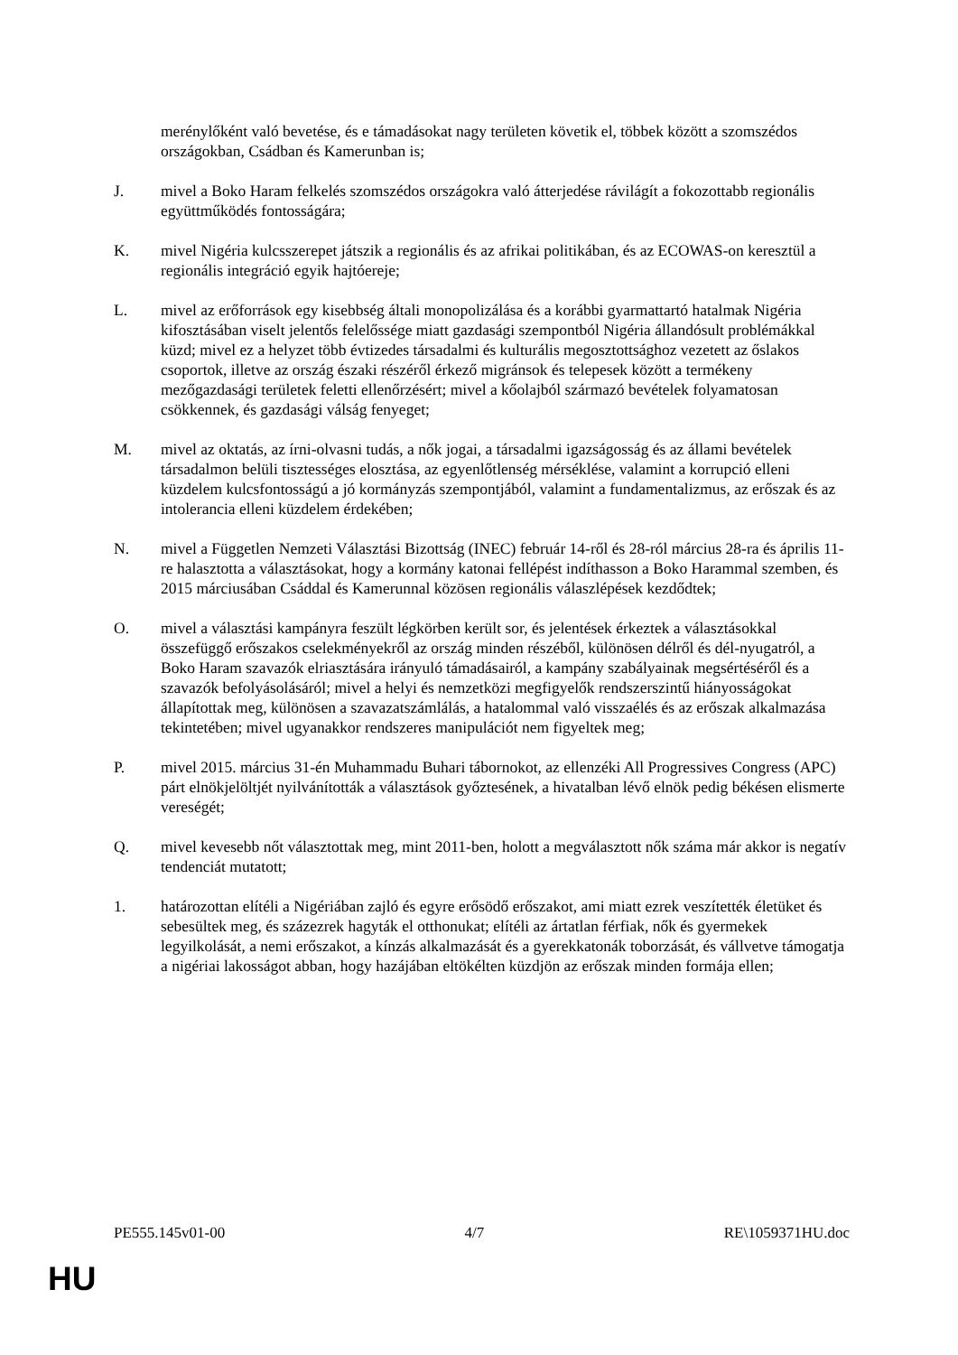merénylőként való bevetése, és e támadásokat nagy területen követik el, többek között a szomszédos országokban, Csádban és Kamerunban is;
J. mivel a Boko Haram felkelés szomszédos országokra való átterjedése rávilágít a fokozottabb regionális együttműködés fontosságára;
K. mivel Nigéria kulcsszerepet játszik a regionális és az afrikai politikában, és az ECOWAS-on keresztül a regionális integráció egyik hajtóereje;
L. mivel az erőforrások egy kisebbség általi monopolizálása és a korábbi gyarmattartó hatalmak Nigéria kifosztásában viselt jelentős felelőssége miatt gazdasági szempontból Nigéria állandósult problémákkal küzd; mivel ez a helyzet több évtizedes társadalmi és kulturális megosztottsághoz vezetett az őslakos csoportok, illetve az ország északi részéről érkező migránsok és telepesek között a termékeny mezőgazdasági területek feletti ellenőrzésért; mivel a kőolajból származó bevételek folyamatosan csökkennek, és gazdasági válság fenyeget;
M. mivel az oktatás, az írni-olvasni tudás, a nők jogai, a társadalmi igazságosság és az állami bevételek társadalmon belüli tisztességes elosztása, az egyenlőtlenség mérséklése, valamint a korrupció elleni küzdelem kulcsfontosságú a jó kormányzás szempontjából, valamint a fundamentalizmus, az erőszak és az intolerancia elleni küzdelem érdekében;
N. mivel a Független Nemzeti Választási Bizottság (INEC) február 14-ről és 28-ról március 28-ra és április 11-re halasztotta a választásokat, hogy a kormány katonai fellépést indíthasson a Boko Harammal szemben, és 2015 márciusában Csáddal és Kamerunnal közösen regionális válaszlépések kezdődtek;
O. mivel a választási kampányra feszült légkörben került sor, és jelentések érkeztek a választásokkal összefüggő erőszakos cselekményekről az ország minden részéből, különösen délről és dél-nyugatról, a Boko Haram szavazók elriasztására irányuló támadásairól, a kampány szabályainak megsértéséről és a szavazók befolyásolásáról; mivel a helyi és nemzetközi megfigyelők rendszerszintű hiányosságokat állapítottak meg, különösen a szavazatszámlálás, a hatalommal való visszaélés és az erőszak alkalmazása tekintetében; mivel ugyanakkor rendszeres manipulációt nem figyeltek meg;
P. mivel 2015. március 31-én Muhammadu Buhari tábornokot, az ellenzéki All Progressives Congress (APC) párt elnökjelöltjét nyilvánították a választások győztesének, a hivatalban lévő elnök pedig békésen elismerte vereségét;
Q. mivel kevesebb nőt választottak meg, mint 2011-ben, holott a megválasztott nők száma már akkor is negatív tendenciát mutatott;
1. határozottan elítéli a Nigériában zajló és egyre erősödő erőszakot, ami miatt ezrek veszítették életüket és sebesültek meg, és százezrek hagyták el otthonukat; elítéli az ártatlan férfiak, nők és gyermekek legyilkolását, a nemi erőszakot, a kínzás alkalmazását és a gyerekkatonák toborzását, és vállvetve támogatja a nigériai lakosságot abban, hogy hazájában eltökélten küzdjön az erőszak minden formája ellen;
PE555.145v01-00 4/7 RE\1059371HU.doc
HU